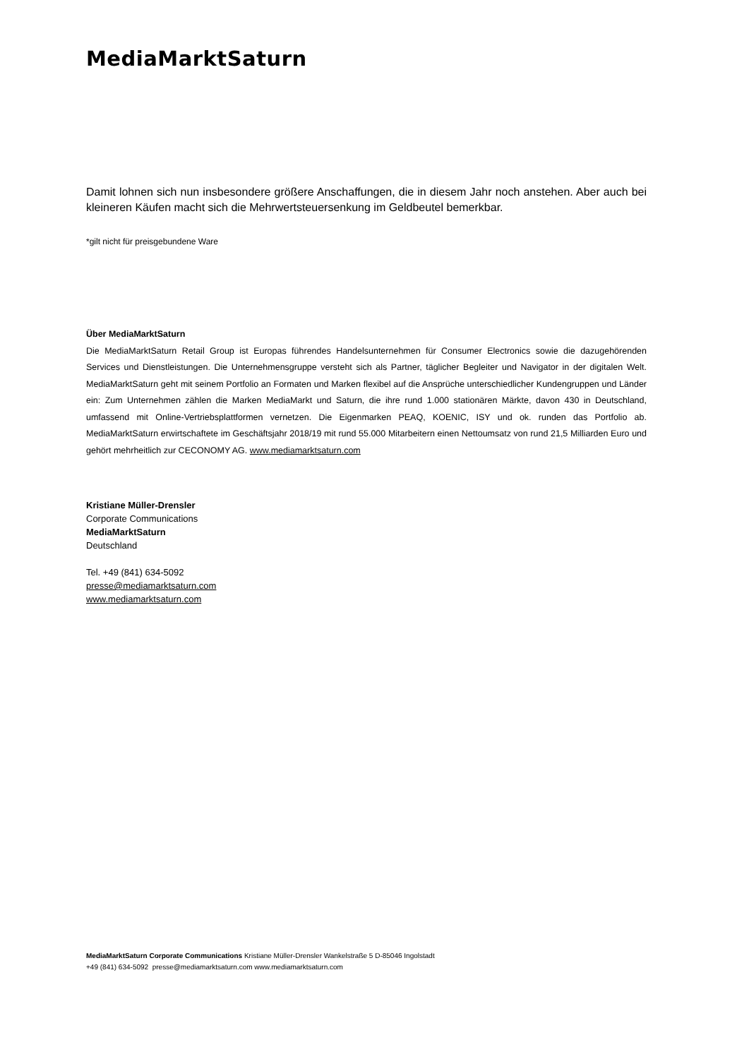MediaMarktSaturn
Damit lohnen sich nun insbesondere größere Anschaffungen, die in diesem Jahr noch anstehen. Aber auch bei kleineren Käufen macht sich die Mehrwertsteuersenkung im Geldbeutel bemerkbar.
*gilt nicht für preisgebundene Ware
Über MediaMarktSaturn
Die MediaMarktSaturn Retail Group ist Europas führendes Handelsunternehmen für Consumer Electronics sowie die dazugehörenden Services und Dienstleistungen. Die Unternehmensgruppe versteht sich als Partner, täglicher Begleiter und Navigator in der digitalen Welt. MediaMarktSaturn geht mit seinem Portfolio an Formaten und Marken flexibel auf die Ansprüche unterschiedlicher Kundengruppen und Länder ein: Zum Unternehmen zählen die Marken MediaMarkt und Saturn, die ihre rund 1.000 stationären Märkte, davon 430 in Deutschland, umfassend mit Online-Vertriebsplattformen vernetzen. Die Eigenmarken PEAQ, KOENIC, ISY und ok. runden das Portfolio ab. MediaMarktSaturn erwirtschaftete im Geschäftsjahr 2018/19 mit rund 55.000 Mitarbeitern einen Nettoumsatz von rund 21,5 Milliarden Euro und gehört mehrheitlich zur CECONOMY AG. www.mediamarktsaturn.com
Kristiane Müller-Drensler
Corporate Communications
MediaMarktSaturn
Deutschland
Tel. +49 (841) 634-5092
presse@mediamarktsaturn.com
www.mediamarktsaturn.com
MediaMarktSaturn Corporate Communications Kristiane Müller-Drensler Wankelstraße 5 D-85046 Ingolstadt
+49 (841) 634-5092 presse@mediamarktsaturn.com www.mediamarktsaturn.com